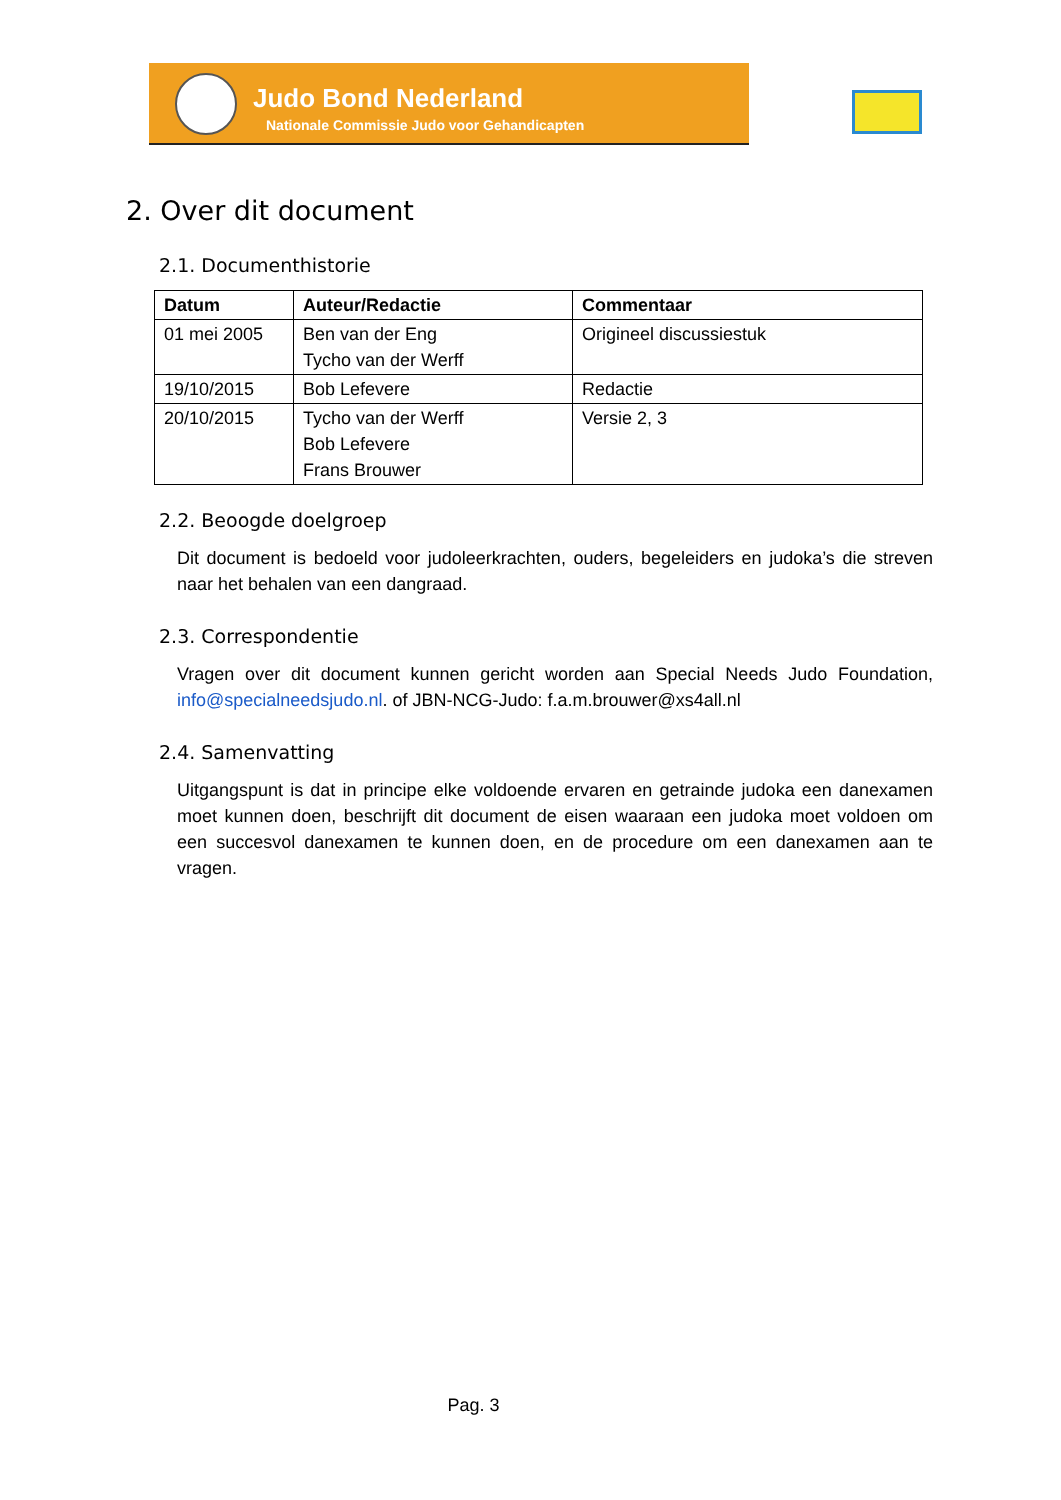Judo Bond Nederland
Nationale Commissie Judo voor Gehandicapten
2. Over dit document
2.1. Documenthistorie
| Datum | Auteur/Redactie | Commentaar |
| --- | --- | --- |
| 01 mei 2005 | Ben van der Eng Tycho van der Werff | Origineel discussiestuk |
| 19/10/2015 | Bob Lefevere | Redactie |
| 20/10/2015 | Tycho van der Werff Bob Lefevere Frans Brouwer | Versie 2, 3 |
2.2. Beoogde doelgroep
Dit document is bedoeld voor judoleerkrachten, ouders, begeleiders en judoka’s die streven naar het behalen van een dangraad.
2.3. Correspondentie
Vragen over dit document kunnen gericht worden aan Special Needs Judo Foundation, info@specialneedsjudo.nl. of JBN-NCG-Judo: f.a.m.brouwer@xs4all.nl
2.4. Samenvatting
Uitgangspunt is dat in principe elke voldoende ervaren en getrainde judoka een danexamen moet kunnen doen, beschrijft dit document de eisen waaraan een judoka moet voldoen om een succesvol danexamen te kunnen doen, en de procedure om een danexamen aan te vragen.
Pag. 3